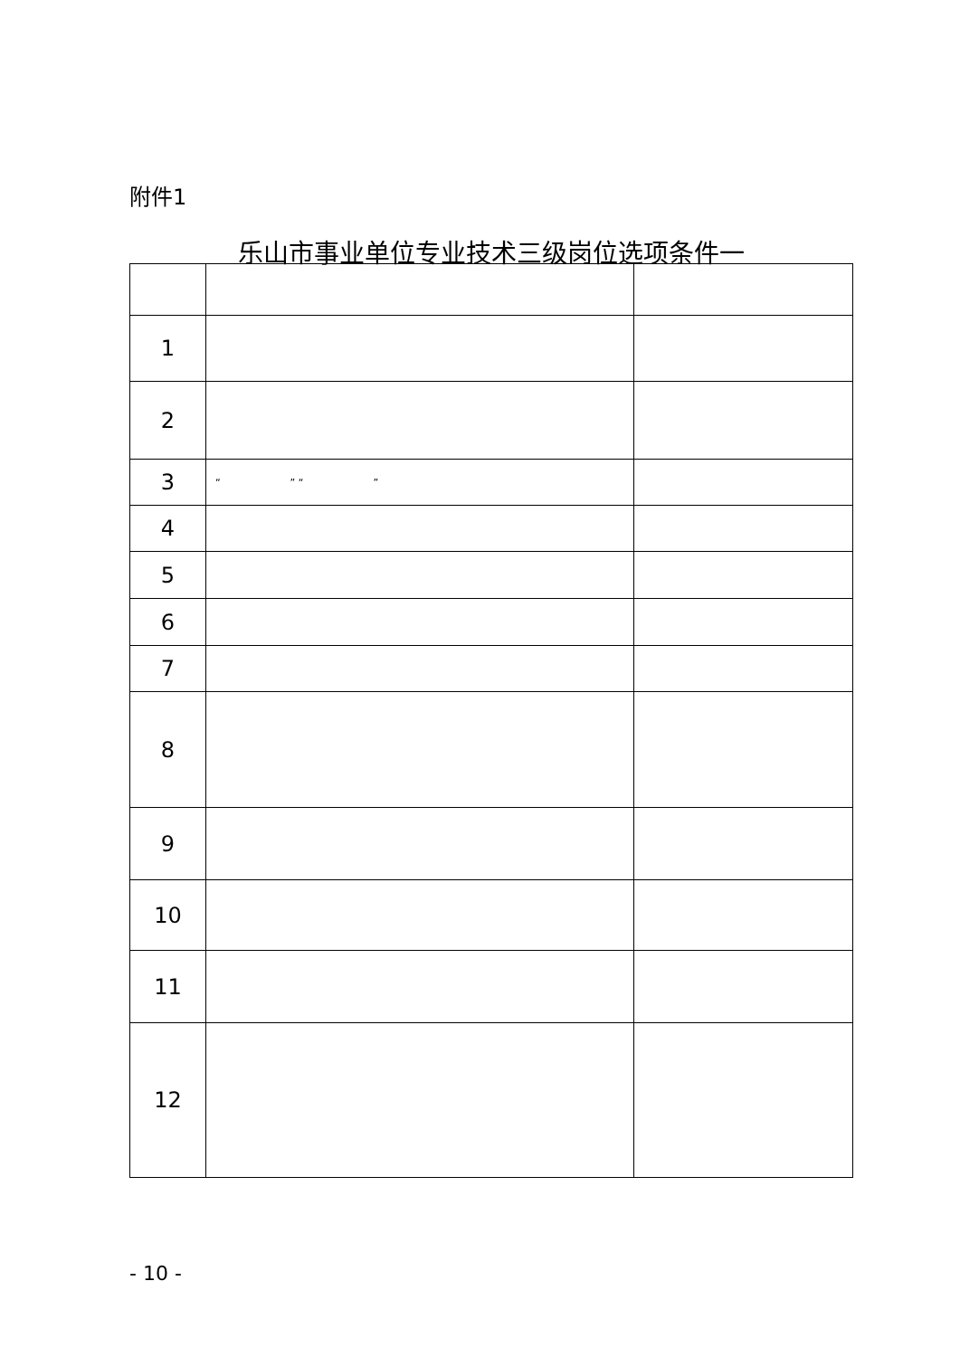附件1
乐山市事业单位专业技术三级岗位选项条件一
| 1 | | |
| 2 | | |
| 3 | “ ” “ ” | |
| 4 | | |
| 5 | | |
| 6 | | |
| 7 | | |
| 8 | | |
| 9 | | |
| 10 | | |
| 11 | | |
| 12 | | |
- 10 -